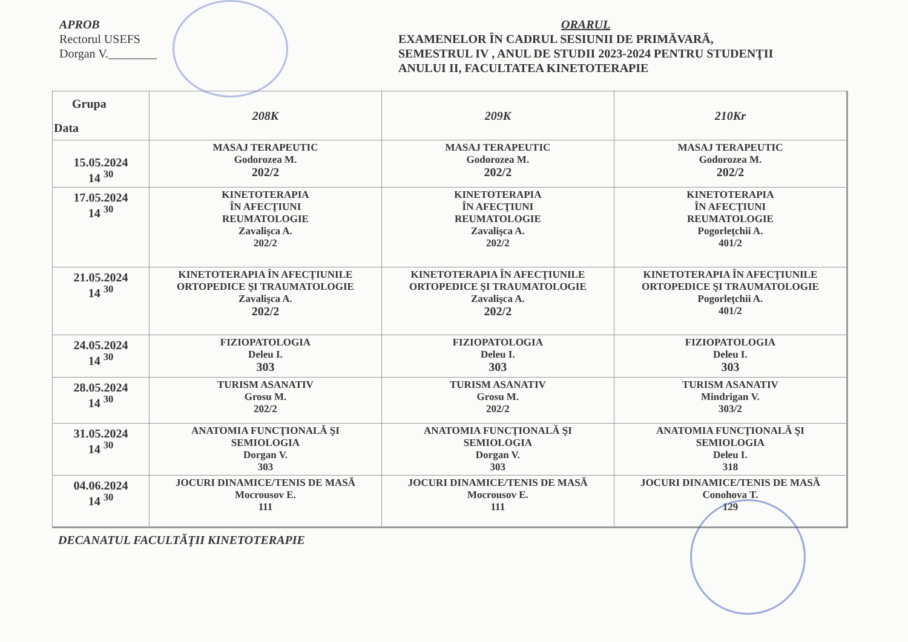APROB
Rectorul USEFS
Dorgan V.________
ORARUL
EXAMENELOR ÎN CADRUL SESIUNII DE PRIMĂVARĂ,
SEMESTRUL IV , ANUL DE STUDII 2023-2024 PENTRU STUDENŢII
ANULUI II, FACULTATEA KINETOTERAPIE
| Grupa Data | 208K | 209K | 210Kr |
| --- | --- | --- | --- |
| 15.05.2024 14 <sup>30</sup> | MASAJ TERAPEUTIC Godorozea M. 202/2 | MASAJ TERAPEUTIC Godorozea M. 202/2 | MASAJ TERAPEUTIC Godorozea M. 202/2 |
| 17.05.2024 14 <sup>30</sup> | KINETOTERAPIA ÎN AFECŢIUNI REUMATOLOGIE Zavalişca A. 202/2 | KINETOTERAPIA ÎN AFECŢIUNI REUMATOLOGIE Zavalişca A. 202/2 | KINETOTERAPIA ÎN AFECŢIUNI REUMATOLOGIE Pogorleţchii A. 401/2 |
| 21.05.2024 14 <sup>30</sup> | KINETOTERAPIA ÎN AFECŢIUNILE ORTOPEDICE ŞI TRAUMATOLOGIE Zavalişca A. 202/2 | KINETOTERAPIA ÎN AFECŢIUNILE ORTOPEDICE ŞI TRAUMATOLOGIE Zavalişca A. 202/2 | KINETOTERAPIA ÎN AFECŢIUNILE ORTOPEDICE ŞI TRAUMATOLOGIE Pogorleţchii A. 401/2 |
| 24.05.2024 14 <sup>30</sup> | FIZIOPATOLOGIA Deleu I. 303 | FIZIOPATOLOGIA Deleu I. 303 | FIZIOPATOLOGIA Deleu I. 303 |
| 28.05.2024 14 <sup>30</sup> | TURISM ASANATIV Grosu M. 202/2 | TURISM ASANATIV Grosu M. 202/2 | TURISM ASANATIV Mindrigan V. 303/2 |
| 31.05.2024 14 <sup>30</sup> | ANATOMIA FUNCŢIONALĂ ŞI SEMIOLOGIA Dorgan V. 303 | ANATOMIA FUNCŢIONALĂ ŞI SEMIOLOGIA Dorgan V. 303 | ANATOMIA FUNCŢIONALĂ ŞI SEMIOLOGIA Deleu I. 318 |
| 04.06.2024 14 <sup>30</sup> | JOCURI DINAMICE/TENIS DE MASĂ Mocrousov E. 111 | JOCURI DINAMICE/TENIS DE MASĂ Mocrousov E. 111 | JOCURI DINAMICE/TENIS DE MASĂ Conohova T. 129 |
DECANATUL FACULTĂŢII KINETOTERAPIE